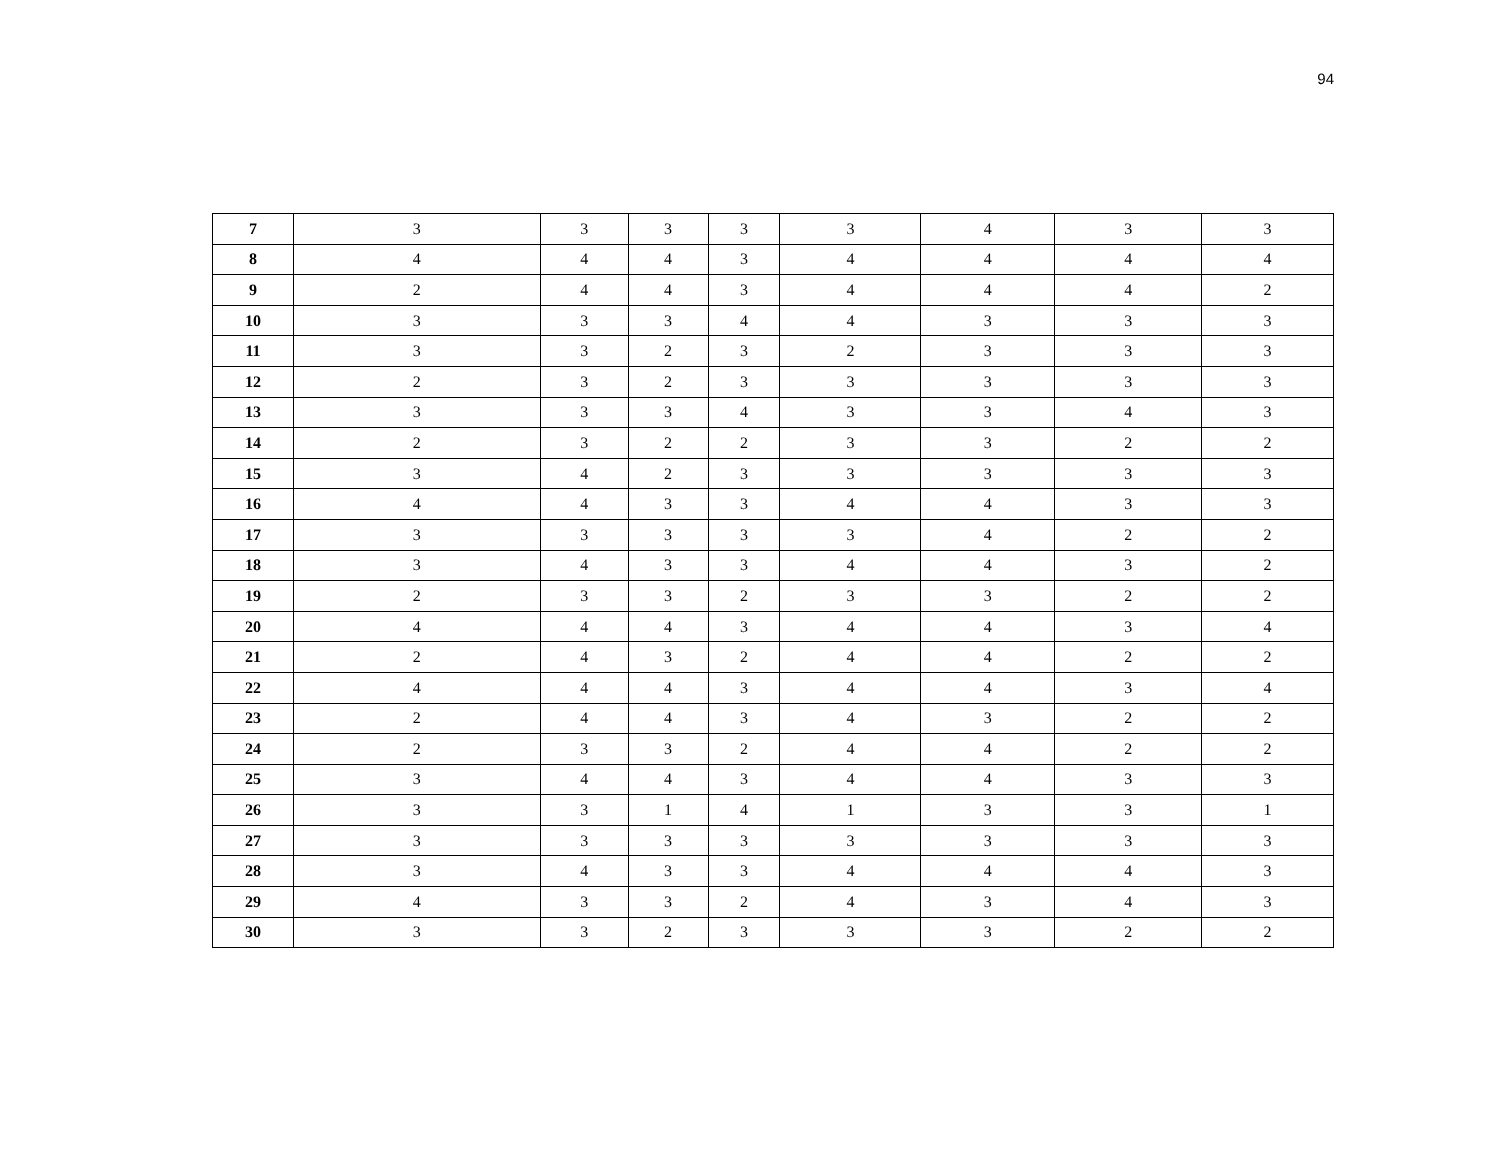94
| 7 | 3 | 3 | 3 | 3 | 3 | 4 | 3 | 3 |
| 8 | 4 | 4 | 4 | 3 | 4 | 4 | 4 | 4 |
| 9 | 2 | 4 | 4 | 3 | 4 | 4 | 4 | 2 |
| 10 | 3 | 3 | 3 | 4 | 4 | 3 | 3 | 3 |
| 11 | 3 | 3 | 2 | 3 | 2 | 3 | 3 | 3 |
| 12 | 2 | 3 | 2 | 3 | 3 | 3 | 3 | 3 |
| 13 | 3 | 3 | 3 | 4 | 3 | 3 | 4 | 3 |
| 14 | 2 | 3 | 2 | 2 | 3 | 3 | 2 | 2 |
| 15 | 3 | 4 | 2 | 3 | 3 | 3 | 3 | 3 |
| 16 | 4 | 4 | 3 | 3 | 4 | 4 | 3 | 3 |
| 17 | 3 | 3 | 3 | 3 | 3 | 4 | 2 | 2 |
| 18 | 3 | 4 | 3 | 3 | 4 | 4 | 3 | 2 |
| 19 | 2 | 3 | 3 | 2 | 3 | 3 | 2 | 2 |
| 20 | 4 | 4 | 4 | 3 | 4 | 4 | 3 | 4 |
| 21 | 2 | 4 | 3 | 2 | 4 | 4 | 2 | 2 |
| 22 | 4 | 4 | 4 | 3 | 4 | 4 | 3 | 4 |
| 23 | 2 | 4 | 4 | 3 | 4 | 3 | 2 | 2 |
| 24 | 2 | 3 | 3 | 2 | 4 | 4 | 2 | 2 |
| 25 | 3 | 4 | 4 | 3 | 4 | 4 | 3 | 3 |
| 26 | 3 | 3 | 1 | 4 | 1 | 3 | 3 | 1 |
| 27 | 3 | 3 | 3 | 3 | 3 | 3 | 3 | 3 |
| 28 | 3 | 4 | 3 | 3 | 4 | 4 | 4 | 3 |
| 29 | 4 | 3 | 3 | 2 | 4 | 3 | 4 | 3 |
| 30 | 3 | 3 | 2 | 3 | 3 | 3 | 2 | 2 |